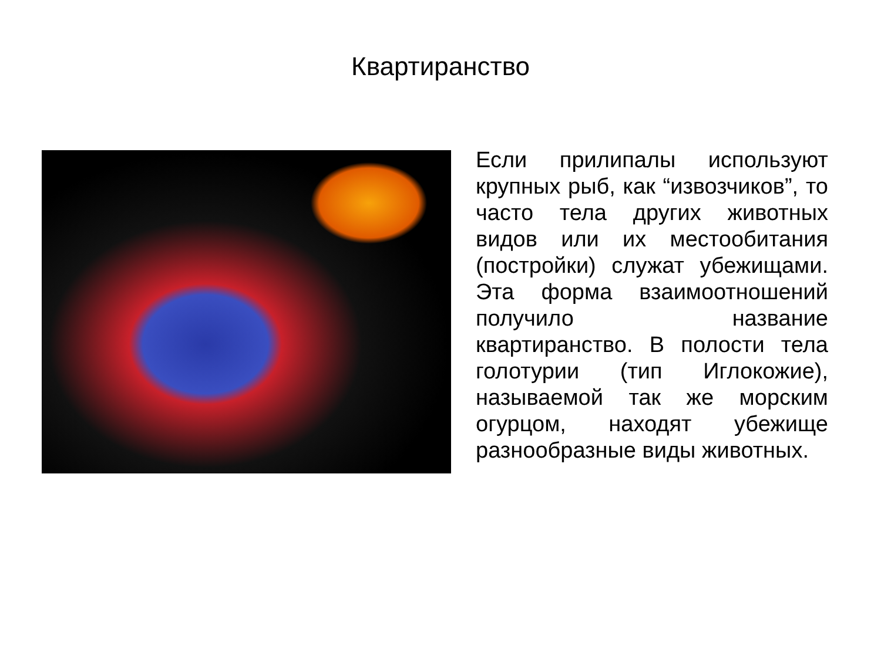Квартиранство
Если прилипалы используют крупных рыб, как “извозчиков”, то часто тела других животных видов или их местообитания (постройки) служат убежищами. Эта форма взаимоотношений получило название квартиранство. В полости тела голотурии (тип Иглокожие), называемой так же морским огурцом, находят убежище разнообразные виды животных.